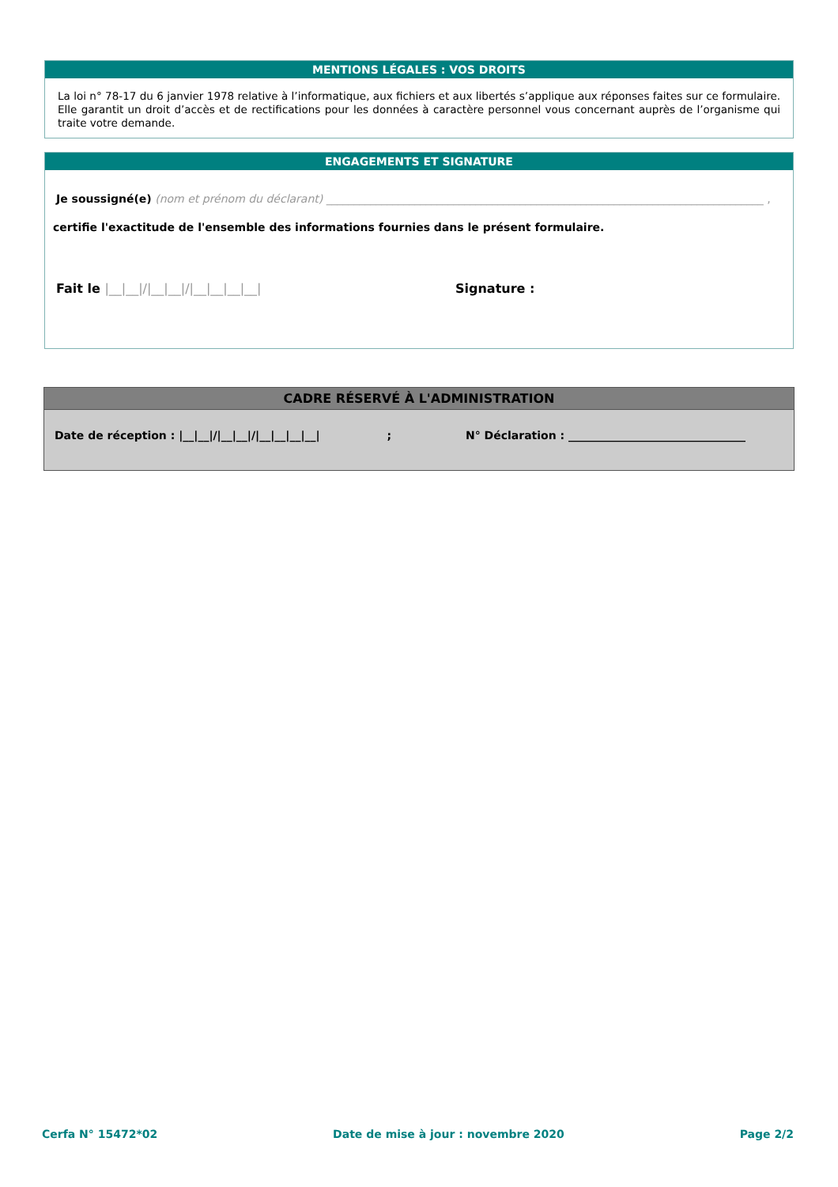MENTIONS LÉGALES : VOS DROITS
La loi n° 78-17 du 6 janvier 1978 relative à l’informatique, aux fichiers et aux libertés s’applique aux réponses faites sur ce formulaire. Elle garantit un droit d’accès et de rectifications pour les données à caractère personnel vous concernant auprès de l’organisme qui traite votre demande.
ENGAGEMENTS ET SIGNATURE
Je soussigné(e) (nom et prénom du déclarant) _______________________________________________________________________________ ,
certifie l'exactitude de l'ensemble des informations fournies dans le présent formulaire.
Fait le |__|__|/|__|__|/|__|__|__|__| Signature :
CADRE RÉSERVÉ À L'ADMINISTRATION
Date de réception : |__|__|/|__|__|/|__|__|__|__| ; N° Déclaration : ________________________________
Cerfa N° 15472*02 Date de mise à jour : novembre 2020 Page 2/2